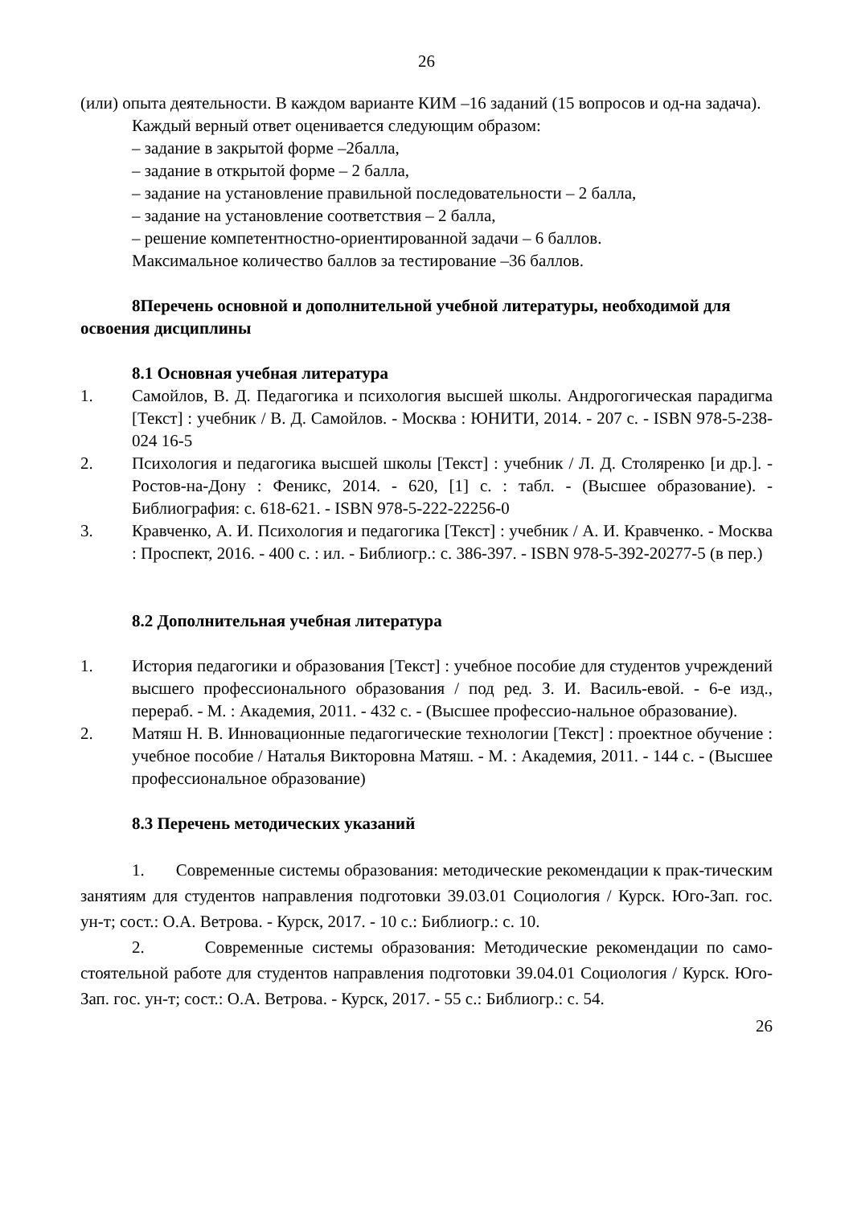26
(или) опыта деятельности. В каждом варианте КИМ –16 заданий (15 вопросов и од-на задача).
Каждый верный ответ оценивается следующим образом:
– задание в закрытой форме –2балла,
– задание в открытой форме – 2 балла,
– задание на установление правильной последовательности – 2 балла,
– задание на установление соответствия – 2 балла,
– решение компетентностно-ориентированной задачи – 6 баллов.
Максимальное количество баллов за тестирование –36 баллов.
8Перечень основной и дополнительной учебной литературы, необходимой для освоения дисциплины
8.1 Основная учебная литература
1. Самойлов, В. Д. Педагогика и психология высшей школы. Андрогогическая парадигма [Текст] : учебник / В. Д. Самойлов. - Москва : ЮНИТИ, 2014. - 207 с. - ISBN 978-5-238-024 16-5
2. Психология и педагогика высшей школы [Текст] : учебник / Л. Д. Столяренко [и др.]. - Ростов-на-Дону : Феникс, 2014. - 620, [1] с. : табл. - (Высшее образование). - Библиография: с. 618-621. - ISBN 978-5-222-22256-0
3. Кравченко, А. И. Психология и педагогика [Текст] : учебник / А. И. Кравченко. - Москва : Проспект, 2016. - 400 с. : ил. - Библиогр.: с. 386-397. - ISBN 978-5-392-20277-5 (в пер.)
8.2 Дополнительная учебная литература
1. История педагогики и образования [Текст] : учебное пособие для студентов учреждений высшего профессионального образования / под ред. З. И. Василь-евой. - 6-е изд., перераб. - М. : Академия, 2011. - 432 с. - (Высшее профессио-нальное образование).
2. Матяш Н. В. Инновационные педагогические технологии [Текст] : проектное обучение : учебное пособие / Наталья Викторовна Матяш. - М. : Академия, 2011. - 144 с. - (Высшее профессиональное образование)
8.3 Перечень методических указаний
1. Современные системы образования: методические рекомендации к прак-тическим занятиям для студентов направления подготовки 39.03.01 Социология / Курск. Юго-Зап. гос. ун-т; сост.: О.А. Ветрова. - Курск, 2017. - 10 с.: Библиогр.: с. 10.
2. Современные системы образования: Методические рекомендации по само-стоятельной работе для студентов направления подготовки 39.04.01 Социология / Курск. Юго-Зап. гос. ун-т; сост.: О.А. Ветрова. - Курск, 2017. - 55 с.: Библиогр.: с. 54.
26